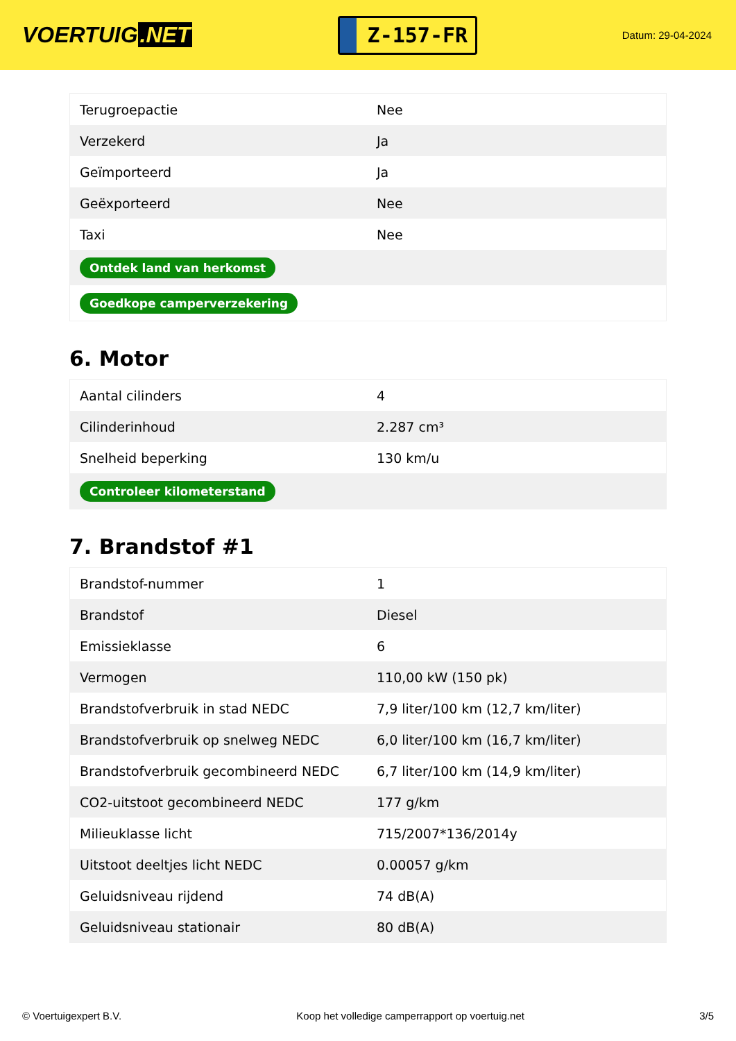VOERTUIG.NET
Z-157-FR
Datum: 29-04-2024
| Terugroepactie | Nee |
| Verzekerd | Ja |
| Geïmporteerd | Ja |
| Geëxporteerd | Nee |
| Taxi | Nee |
| Ontdek land van herkomst | |
| Goedkope camperverzekering | |
6. Motor
| Aantal cilinders | 4 |
| Cilinderinhoud | 2.287 cm³ |
| Snelheid beperking | 130 km/u |
| Controleer kilometerstand | |
7. Brandstof #1
| Brandstof-nummer | 1 |
| Brandstof | Diesel |
| Emissieklasse | 6 |
| Vermogen | 110,00 kW (150 pk) |
| Brandstofverbruik in stad NEDC | 7,9 liter/100 km (12,7 km/liter) |
| Brandstofverbruik op snelweg NEDC | 6,0 liter/100 km (16,7 km/liter) |
| Brandstofverbruik gecombineerd NEDC | 6,7 liter/100 km (14,9 km/liter) |
| CO2-uitstoot gecombineerd NEDC | 177 g/km |
| Milieuklasse licht | 715/2007*136/2014y |
| Uitstoot deeltjes licht NEDC | 0.00057 g/km |
| Geluidsniveau rijdend | 74 dB(A) |
| Geluidsniveau stationair | 80 dB(A) |
© Voertuigexpert B.V. Koop het volledige camperrapport op voertuig.net 3/5